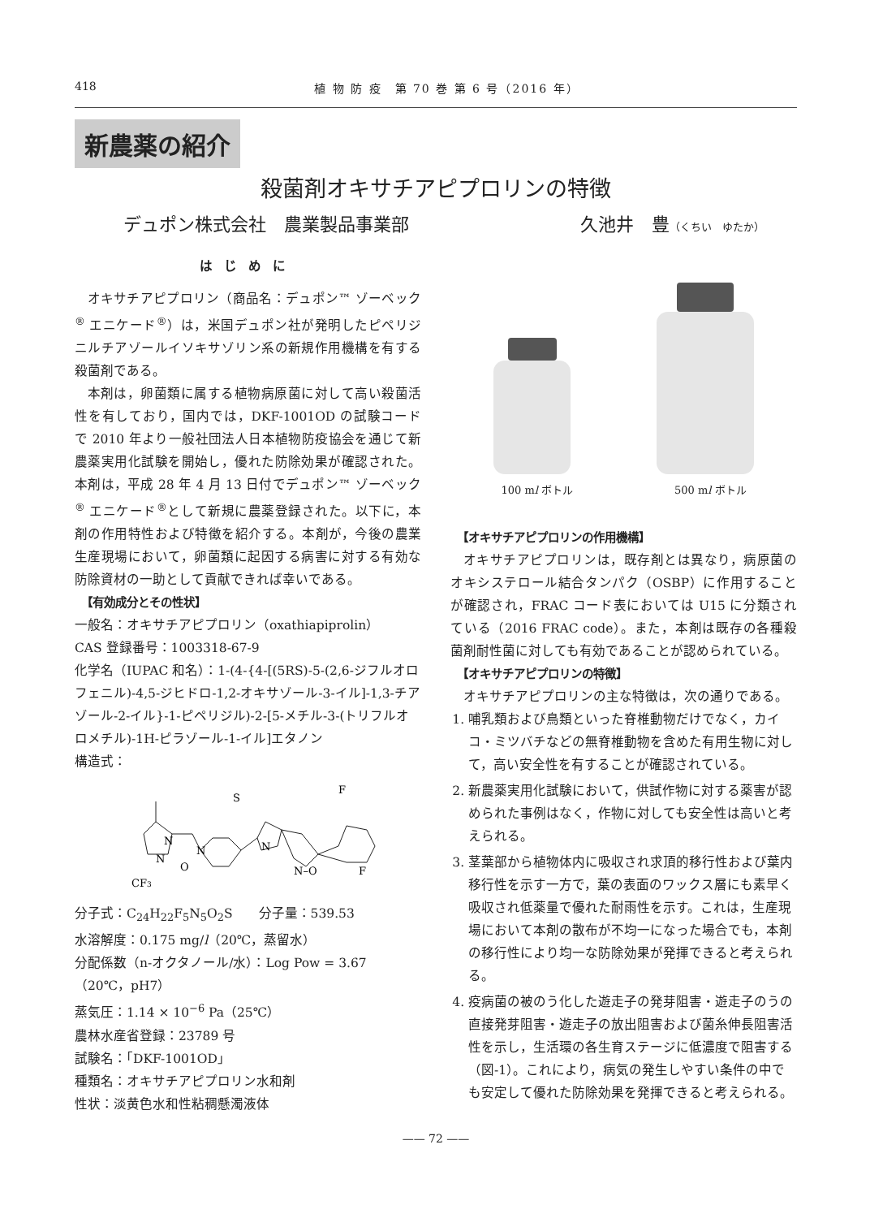418 植 物 防 疫　第 70 巻 第 6 号（2016 年）
新農薬の紹介
殺菌剤オキサチアピプロリンの特徴
デュポン株式会社　農業製品事業部 久池井　豊（くちい　ゆたか）
はじめに
オキサチアピプロリン（商品名：デュポン™ ゾーベック<sup>®</sup> エニケード<sup>®</sup>）は，米国デュポン社が発明したピペリジニルチアゾールイソキサゾリン系の新規作用機構を有する殺菌剤である。
本剤は，卵菌類に属する植物病原菌に対して高い殺菌活性を有しており，国内では，DKF-1001OD の試験コードで 2010 年より一般社団法人日本植物防疫協会を通じて新農薬実用化試験を開始し，優れた防除効果が確認された。本剤は，平成 28 年 4 月 13 日付でデュポン™ ゾーベック<sup>®</sup> エニケード<sup>®</sup>として新規に農薬登録された。以下に，本剤の作用特性および特徴を紹介する。本剤が，今後の農業生産現場において，卵菌類に起因する病害に対する有効な防除資材の一助として貢献できれば幸いである。
【有効成分とその性状】
一般名：オキサチアピプロリン（oxathiapiprolin）
CAS 登録番号：1003318-67-9
化学名（IUPAC 和名）：1-(4-{4-[(5RS)-5-(2,6-ジフルオロフェニル)-4,5-ジヒドロ-1,2-オキサゾール-3-イル]-1,3-チアゾール-2-イル}-1-ピペリジル)-2-[5-メチル-3-(トリフルオロメチル)-1H-ピラゾール-1-イル]エタノン
構造式：
S
N
N–O
O
N
N
N
CF3
F
F
分子式：C<sub>24</sub>H<sub>22</sub>F<sub>5</sub>N<sub>5</sub>O<sub>2</sub>S　　分子量：539.53
水溶解度：0.175 mg/l（20℃，蒸留水）
分配係数（n-オクタノール/水）：Log Pow = 3.67（20℃，pH7）
蒸気圧：1.14 × 10<sup>−6</sup> Pa（25℃）
農林水産省登録：23789 号
試験名：「DKF-1001OD」
種類名：オキサチアピプロリン水和剤
性状：淡黄色水和性粘稠懸濁液体
100 ml ボトル 500 ml ボトル
【オキサチアピプロリンの作用機構】
オキサチアピプロリンは，既存剤とは異なり，病原菌のオキシステロール結合タンパク（OSBP）に作用することが確認され，FRAC コード表においては U15 に分類されている（2016 FRAC code）。また，本剤は既存の各種殺菌剤耐性菌に対しても有効であることが認められている。
【オキサチアピプロリンの特徴】
オキサチアピプロリンの主な特徴は，次の通りである。
1. 哺乳類および鳥類といった脊椎動物だけでなく，カイコ・ミツバチなどの無脊椎動物を含めた有用生物に対して，高い安全性を有することが確認されている。
2. 新農薬実用化試験において，供試作物に対する薬害が認められた事例はなく，作物に対しても安全性は高いと考えられる。
3. 茎葉部から植物体内に吸収され求頂的移行性および葉内移行性を示す一方で，葉の表面のワックス層にも素早く吸収され低薬量で優れた耐雨性を示す。これは，生産現場において本剤の散布が不均一になった場合でも，本剤の移行性により均一な防除効果が発揮できると考えられる。
4. 疫病菌の被のう化した遊走子の発芽阻害・遊走子のうの直接発芽阻害・遊走子の放出阻害および菌糸伸長阻害活性を示し，生活環の各生育ステージに低濃度で阻害する（図-1）。これにより，病気の発生しやすい条件の中でも安定して優れた防除効果を発揮できると考えられる。
—— 72 ——